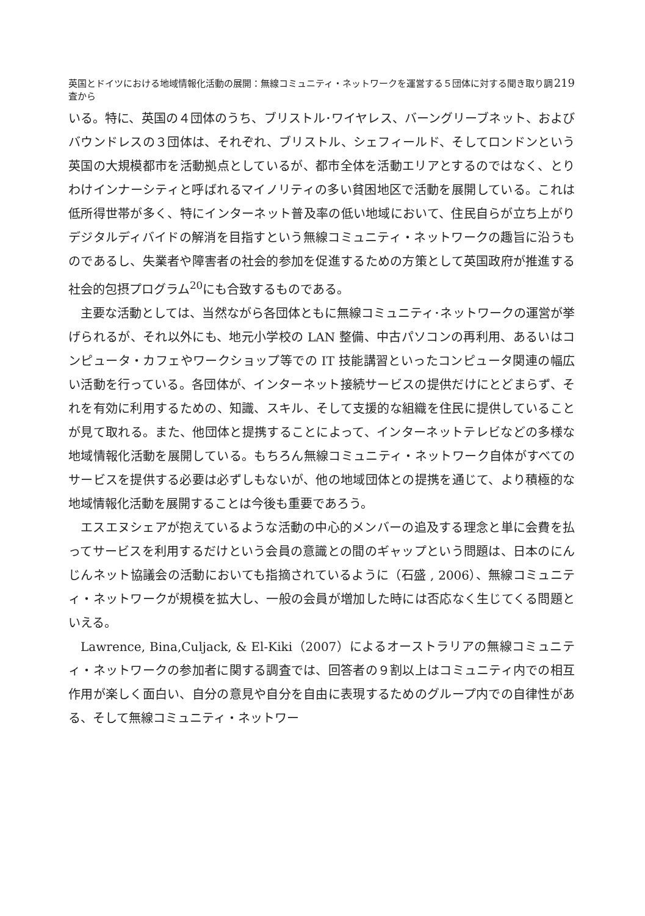英国とドイツにおける地域情報化活動の展開：無線コミュニティ・ネットワークを運営する５団体に対する聞き取り調査から 219
いる。特に、英国の４団体のうち、ブリストル･ワイヤレス、バーングリーブネット、およびバウンドレスの３団体は、それぞれ、ブリストル、シェフィールド、そしてロンドンという英国の大規模都市を活動拠点としているが、都市全体を活動エリアとするのではなく、とりわけインナーシティと呼ばれるマイノリティの多い貧困地区で活動を展開している。これは低所得世帯が多く、特にインターネット普及率の低い地域において、住民自らが立ち上がりデジタルディバイドの解消を目指すという無線コミュニティ・ネットワークの趣旨に沿うものであるし、失業者や障害者の社会的参加を促進するための方策として英国政府が推進する社会的包摂プログラム<sup>20</sup>にも合致するものである。
主要な活動としては、当然ながら各団体ともに無線コミュニティ･ネットワークの運営が挙げられるが、それ以外にも、地元小学校の LAN 整備、中古パソコンの再利用、あるいはコンピュータ・カフェやワークショップ等での IT 技能講習といったコンピュータ関連の幅広い活動を行っている。各団体が、インターネット接続サービスの提供だけにとどまらず、それを有効に利用するための、知識、スキル、そして支援的な組織を住民に提供していることが見て取れる。また、他団体と提携することによって、インターネットテレビなどの多様な地域情報化活動を展開している。もちろん無線コミュニティ・ネットワーク自体がすべてのサービスを提供する必要は必ずしもないが、他の地域団体との提携を通じて、より積極的な地域情報化活動を展開することは今後も重要であろう。
エスエヌシェアが抱えているような活動の中心的メンバーの追及する理念と単に会費を払ってサービスを利用するだけという会員の意識との間のギャップという問題は、日本のにんじんネット協議会の活動においても指摘されているように（石盛 , 2006）、無線コミュニティ・ネットワークが規模を拡大し、一般の会員が増加した時には否応なく生じてくる問題といえる。
Lawrence, Bina,Culjack, & El-Kiki（2007）によるオーストラリアの無線コミュニティ・ネットワークの参加者に関する調査では、回答者の９割以上はコミュニティ内での相互作用が楽しく面白い、自分の意見や自分を自由に表現するためのグループ内での自律性がある、そして無線コミュニティ・ネットワー